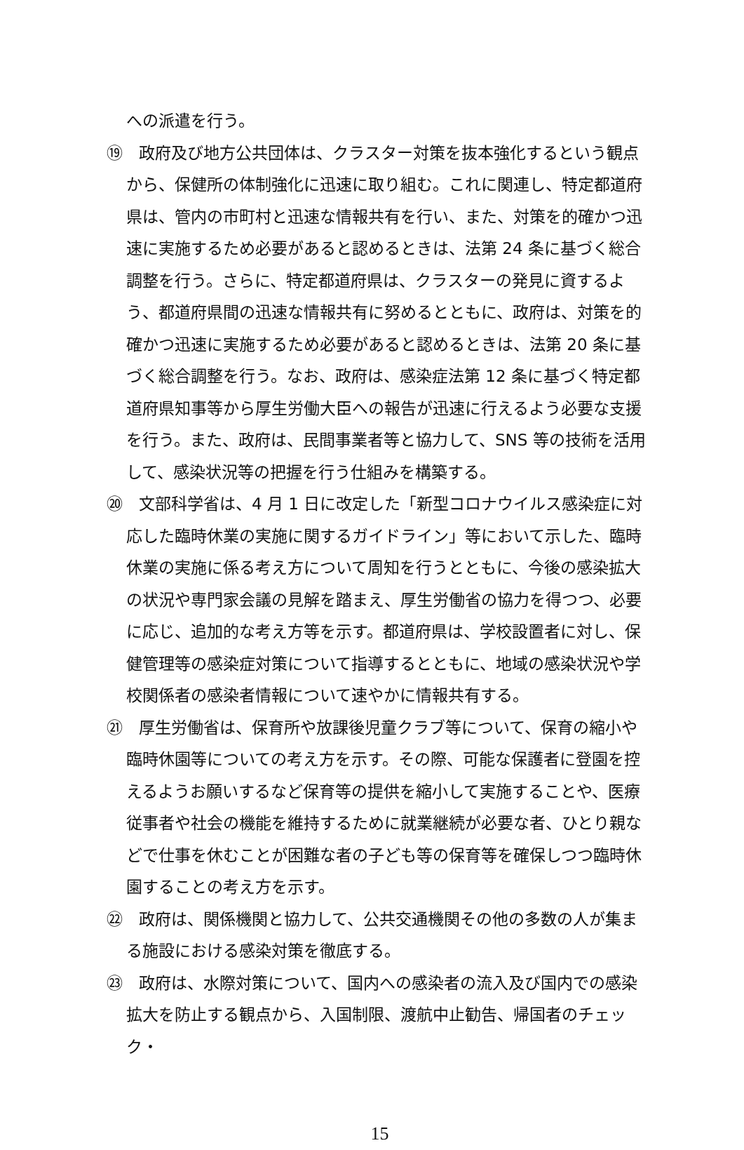への派遣を行う。
⑲　政府及び地方公共団体は、クラスター対策を抜本強化するという観点から、保健所の体制強化に迅速に取り組む。これに関連し、特定都道府県は、管内の市町村と迅速な情報共有を行い、また、対策を的確かつ迅速に実施するため必要があると認めるときは、法第 24 条に基づく総合調整を行う。さらに、特定都道府県は、クラスターの発見に資するよう、都道府県間の迅速な情報共有に努めるとともに、政府は、対策を的確かつ迅速に実施するため必要があると認めるときは、法第 20 条に基づく総合調整を行う。なお、政府は、感染症法第 12 条に基づく特定都道府県知事等から厚生労働大臣への報告が迅速に行えるよう必要な支援を行う。また、政府は、民間事業者等と協力して、SNS 等の技術を活用して、感染状況等の把握を行う仕組みを構築する。
⑳　文部科学省は、4 月 1 日に改定した「新型コロナウイルス感染症に対応した臨時休業の実施に関するガイドライン」等において示した、臨時休業の実施に係る考え方について周知を行うとともに、今後の感染拡大の状況や専門家会議の見解を踏まえ、厚生労働省の協力を得つつ、必要に応じ、追加的な考え方等を示す。都道府県は、学校設置者に対し、保健管理等の感染症対策について指導するとともに、地域の感染状況や学校関係者の感染者情報について速やかに情報共有する。
㉑　厚生労働省は、保育所や放課後児童クラブ等について、保育の縮小や臨時休園等についての考え方を示す。その際、可能な保護者に登園を控えるようお願いするなど保育等の提供を縮小して実施することや、医療従事者や社会の機能を維持するために就業継続が必要な者、ひとり親などで仕事を休むことが困難な者の子ども等の保育等を確保しつつ臨時休園することの考え方を示す。
㉒　政府は、関係機関と協力して、公共交通機関その他の多数の人が集まる施設における感染対策を徹底する。
㉓　政府は、水際対策について、国内への感染者の流入及び国内での感染拡大を防止する観点から、入国制限、渡航中止勧告、帰国者のチェック・
15